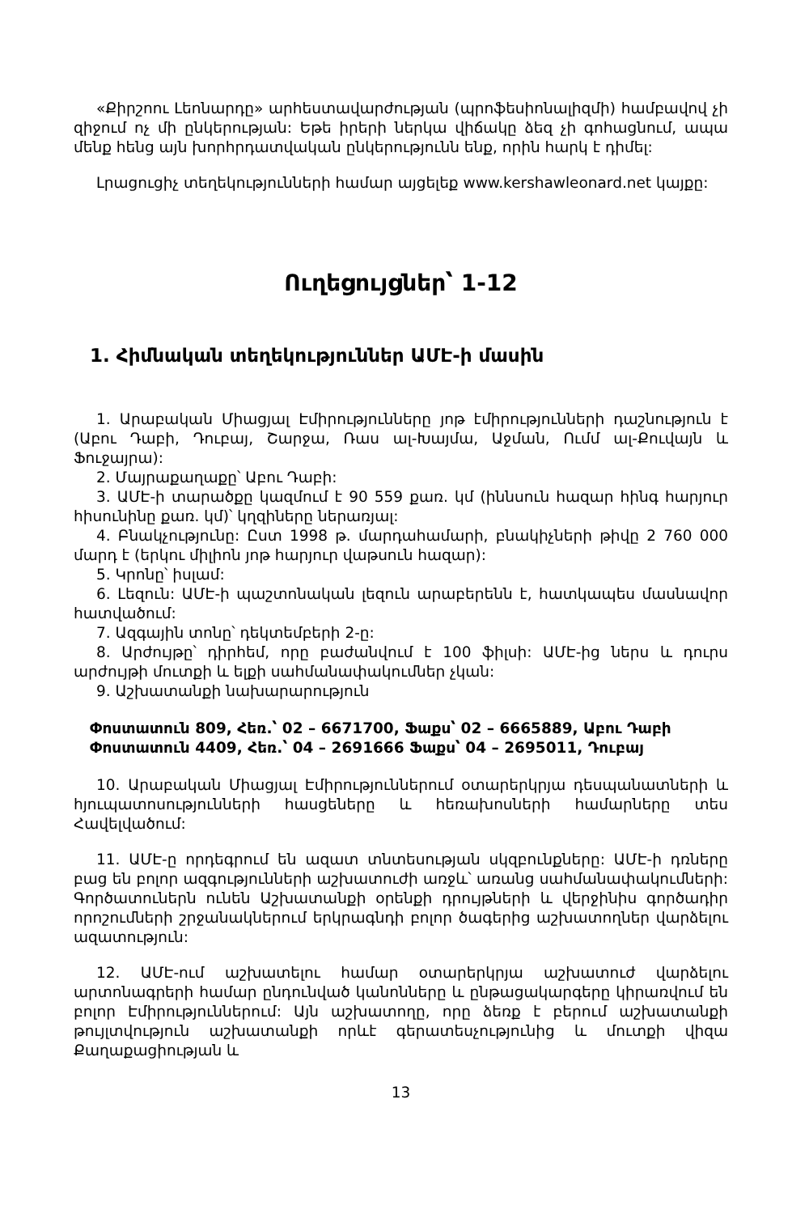«Քիրշոու Լեոնարդը» արհեստավարժության (պրոֆեսիոնալիզմի) համբավով չի զիջում ոչ մի ընկերության: Եթե իրերի ներկա վիճակը ձեզ չի գոհացնում, ապա մենք հենց այն խորհրդատվական ընկերությունն ենք, որին հարկ է դիմել:
Լրացուցիչ տեղեկությունների համար այցելեք www.kershawleonard.net կայքը:
Ուղեցույցներ՝ 1-12
1. Հիմնական տեղեկություններ ԱՄԷ-ի մասին
1. Արաբական Միացյալ Էմիրությունները յոթ էմիրությունների դաշնություն է (Աբու Դաբի, Դուբայ, Շարջա, Ռաս ալ-Խայմա, Աջման, Ումմ ալ-Քուվայն և Ֆուջայրա):
2. Մայրաքաղաքը՝ Աբու Դաբի:
3. ԱՄԷ-ի տարածքը կազմում է 90 559 քառ. կմ (իննսուն հազար հինգ հարյուր հիսունինը քառ. կմ)՝ կղզիները ներառյալ:
4. Բնակչությունը: Ըստ 1998 թ. մարդահամարի, բնակիչների թիվը 2 760 000 մարդ է (երկու միլիոն յոթ հարյուր վաթսուն հազար):
5. Կրոնը՝ իսլամ:
6. Լեզուն: ԱՄԷ-ի պաշտոնական լեզուն արաբերենն է, հատկապես մասնավոր հատվածում:
7. Ազգային տոնը՝ դեկտեմբերի 2-ը:
8. Արժույթը՝ դիրհեմ, որը բաժանվում է 100 ֆիլսի: ԱՄԷ-ից ներս և դուրս արժույթի մուտքի և ելքի սահմանափակումներ չկան:
9. Աշխատանքի նախարարություն
Փոստատուն 809, Հեռ.՝ 02 – 6671700, Ֆաքս՝ 02 – 6665889, Աբու Դաբի
Փոստատուն 4409, Հեռ.՝ 04 – 2691666 Ֆաքս՝ 04 – 2695011, Դուբայ
10. Արաբական Միացյալ Էմիրություններում օտարերկրյա դեսպանատների և հյուպատոսությունների հասցեները և հեռախոսների համարները տես Հավելվածում:
11. ԱՄԷ-ը որդեգրում են ազատ տնտեսության սկզբունքները: ԱՄԷ-ի դռները բաց են բոլոր ազգությունների աշխատուժի առջև՝ առանց սահմանափակումների: Գործատուներն ունեն Աշխատանքի օրենքի դրույթների և վերջինիս գործադիր որոշումների շրջանակներում երկրագնդի բոլոր ծագերից աշխատողներ վարձելու ազատություն:
12. ԱՄԷ-ում աշխատելու համար օտարերկրյա աշխատուժ վարձելու արտոնագրերի համար ընդունված կանոնները և ընթացակարգերը կիրառվում են բոլոր Էմիրություններում: Այն աշխատողը, որը ձեռք է բերում աշխատանքի թույլտվություն աշխատանքի որևէ գերատեսչությունից և մուտքի վիզա Քաղաքացիության և
13